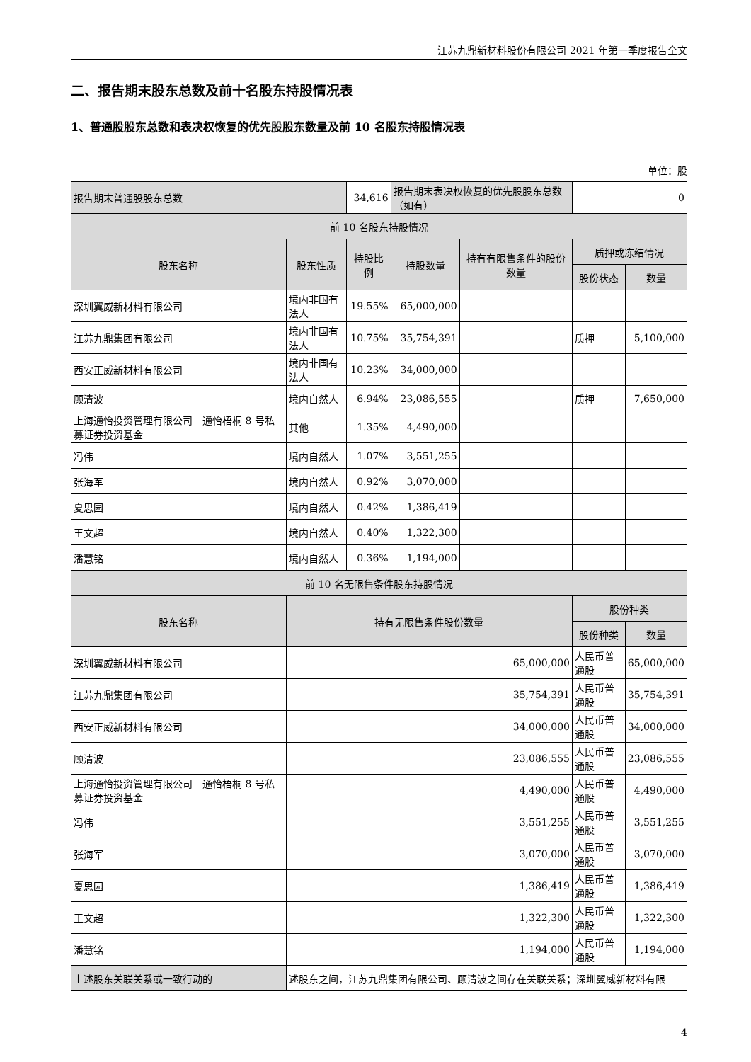江苏九鼎新材料股份有限公司 2021 年第一季度报告全文
二、报告期末股东总数及前十名股东持股情况表
1、普通股股东总数和表决权恢复的优先股股东数量及前 10 名股东持股情况表
单位：股
| 报告期末普通股股东总数 | | 34,616 | 报告期末表决权恢复的优先股股东总数（如有） | | 0 | |
| 前 10 名股东持股情况 | | | | | | |
| 股东名称 | 股东性质 | 持股比例 | 持股数量 | 持有有限售条件的股份数量 | 质押或冻结情况 | |
| | | | | | 股份状态 | 数量 |
| 深圳翼威新材料有限公司 | 境内非国有法人 | 19.55% | 65,000,000 | | | |
| 江苏九鼎集团有限公司 | 境内非国有法人 | 10.75% | 35,754,391 | | 质押 | 5,100,000 |
| 西安正威新材料有限公司 | 境内非国有法人 | 10.23% | 34,000,000 | | | |
| 顾清波 | 境内自然人 | 6.94% | 23,086,555 | | 质押 | 7,650,000 |
| 上海通怡投资管理有限公司－通怡梧桐 8 号私募证券投资基金 | 其他 | 1.35% | 4,490,000 | | | |
| 冯伟 | 境内自然人 | 1.07% | 3,551,255 | | | |
| 张海军 | 境内自然人 | 0.92% | 3,070,000 | | | |
| 夏思园 | 境内自然人 | 0.42% | 1,386,419 | | | |
| 王文超 | 境内自然人 | 0.40% | 1,322,300 | | | |
| 潘慧铭 | 境内自然人 | 0.36% | 1,194,000 | | | |
| 前 10 名无限售条件股东持股情况 | | | | | | |
| 股东名称 | 持有无限售条件股份数量 | | | | 股份种类 | |
| | | | | | 股份种类 | 数量 |
| 深圳翼威新材料有限公司 | 65,000,000 | | | | 人民币普通股 | 65,000,000 |
| 江苏九鼎集团有限公司 | 35,754,391 | | | | 人民币普通股 | 35,754,391 |
| 西安正威新材料有限公司 | 34,000,000 | | | | 人民币普通股 | 34,000,000 |
| 顾清波 | 23,086,555 | | | | 人民币普通股 | 23,086,555 |
| 上海通怡投资管理有限公司－通怡梧桐 8 号私募证券投资基金 | 4,490,000 | | | | 人民币普通股 | 4,490,000 |
| 冯伟 | 3,551,255 | | | | 人民币普通股 | 3,551,255 |
| 张海军 | 3,070,000 | | | | 人民币普通股 | 3,070,000 |
| 夏思园 | 1,386,419 | | | | 人民币普通股 | 1,386,419 |
| 王文超 | 1,322,300 | | | | 人民币普通股 | 1,322,300 |
| 潘慧铭 | 1,194,000 | | | | 人民币普通股 | 1,194,000 |
| 上述股东关联关系或一致行动的 | 述股东之间，江苏九鼎集团有限公司、顾清波之间存在关联关系；深圳翼威新材料有限 | | | | | |
4